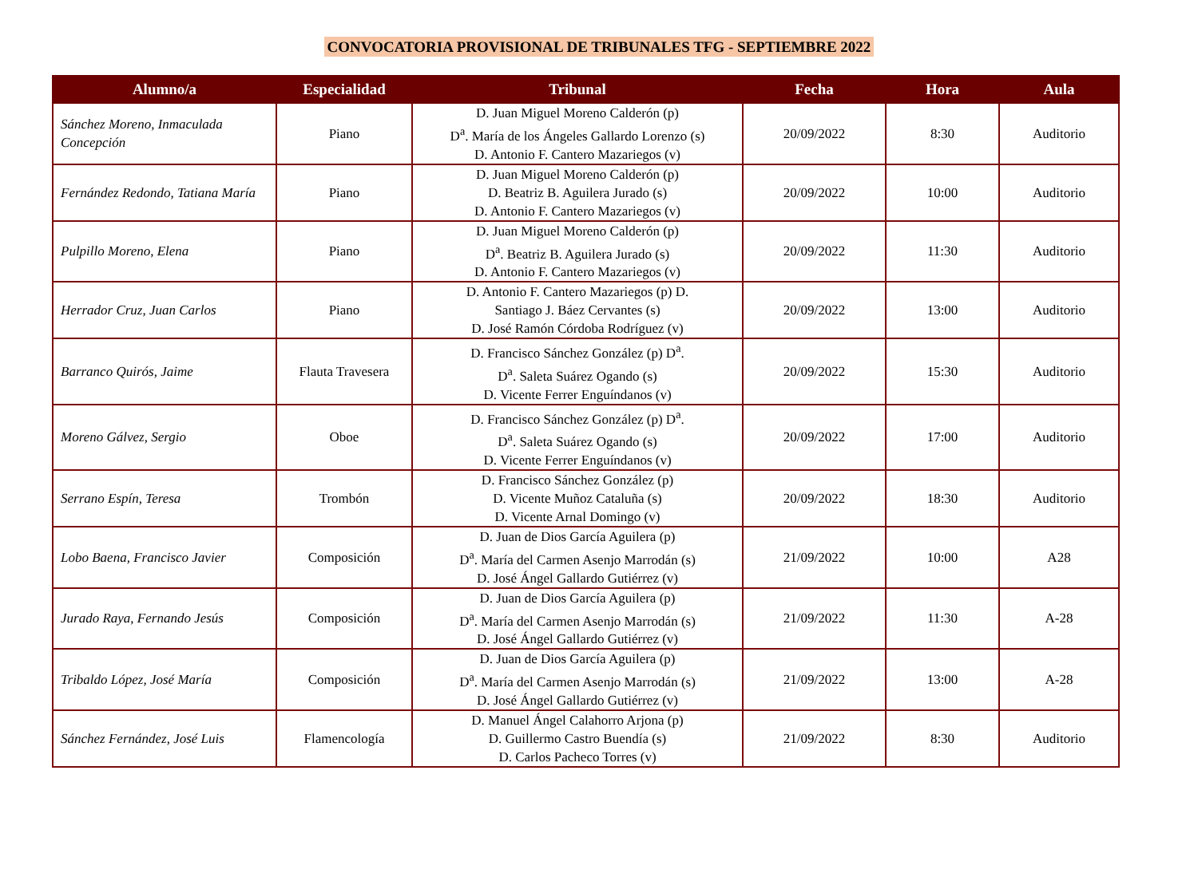CONVOCATORIA PROVISIONAL DE TRIBUNALES TFG - SEPTIEMBRE 2022
| Alumno/a | Especialidad | Tribunal | Fecha | Hora | Aula |
| --- | --- | --- | --- | --- | --- |
| Sánchez Moreno, Inmaculada Concepción | Piano | D. Juan Miguel Moreno Calderón (p) D<sup>a</sup>. María de los Ángeles Gallardo Lorenzo (s) D. Antonio F. Cantero Mazariegos (v) | 20/09/2022 | 8:30 | Auditorio |
| Fernández Redondo, Tatiana María | Piano | D. Juan Miguel Moreno Calderón (p) D. Beatriz B. Aguilera Jurado (s) D. Antonio F. Cantero Mazariegos (v) | 20/09/2022 | 10:00 | Auditorio |
| Pulpillo Moreno, Elena | Piano | D. Juan Miguel Moreno Calderón (p) D<sup>a</sup>. Beatriz B. Aguilera Jurado (s) D. Antonio F. Cantero Mazariegos (v) | 20/09/2022 | 11:30 | Auditorio |
| Herrador Cruz, Juan Carlos | Piano | D. Antonio F. Cantero Mazariegos (p) D. Santiago J. Báez Cervantes (s) D. José Ramón Córdoba Rodríguez (v) | 20/09/2022 | 13:00 | Auditorio |
| Barranco Quirós, Jaime | Flauta Travesera | D. Francisco Sánchez González (p) D<sup>a</sup>. D<sup>a</sup>. Saleta Suárez Ogando (s) D. Vicente Ferrer Enguíndanos (v) | 20/09/2022 | 15:30 | Auditorio |
| Moreno Gálvez, Sergio | Oboe | D. Francisco Sánchez González (p) D<sup>a</sup>. D<sup>a</sup>. Saleta Suárez Ogando (s) D. Vicente Ferrer Enguíndanos (v) | 20/09/2022 | 17:00 | Auditorio |
| Serrano Espín, Teresa | Trombón | D. Francisco Sánchez González (p) D. Vicente Muñoz Cataluña (s) D. Vicente Arnal Domingo (v) | 20/09/2022 | 18:30 | Auditorio |
| Lobo Baena, Francisco Javier | Composición | D. Juan de Dios García Aguilera (p) D<sup>a</sup>. María del Carmen Asenjo Marrodán (s) D. José Ángel Gallardo Gutiérrez (v) | 21/09/2022 | 10:00 | A28 |
| Jurado Raya, Fernando Jesús | Composición | D. Juan de Dios García Aguilera (p) D<sup>a</sup>. María del Carmen Asenjo Marrodán (s) D. José Ángel Gallardo Gutiérrez (v) | 21/09/2022 | 11:30 | A-28 |
| Tribaldo López, José María | Composición | D. Juan de Dios García Aguilera (p) D<sup>a</sup>. María del Carmen Asenjo Marrodán (s) D. José Ángel Gallardo Gutiérrez (v) | 21/09/2022 | 13:00 | A-28 |
| Sánchez Fernández, José Luis | Flamencología | D. Manuel Ángel Calahorro Arjona (p) D. Guillermo Castro Buendía (s) D. Carlos Pacheco Torres (v) | 21/09/2022 | 8:30 | Auditorio |